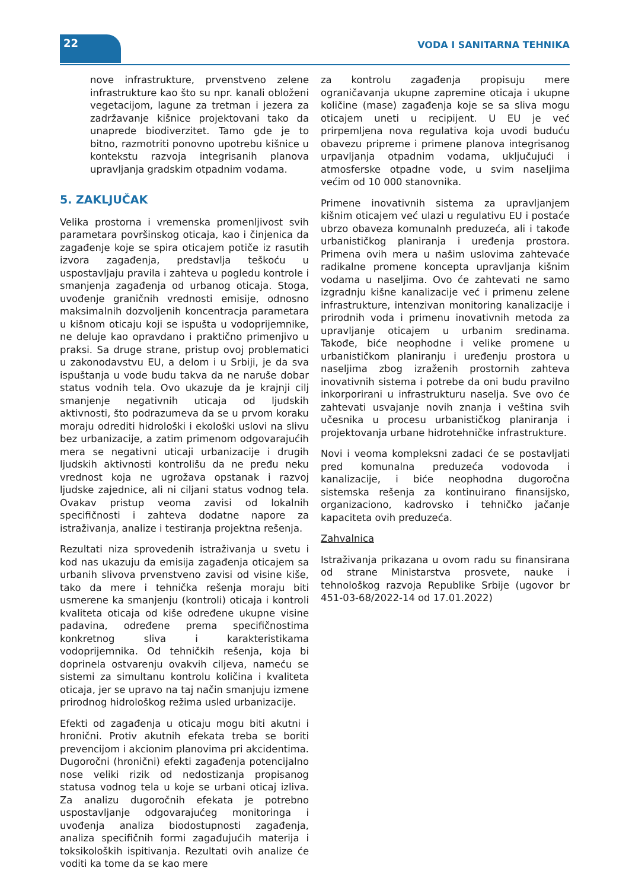22 VODA I SANITARNA TEHNIKA
nove infrastrukture, prvenstveno zelene infrastrukture kao što su npr. kanali obloženi vegetacijom, lagune za tretman i jezera za zadržavanje kišnice projektovani tako da unaprede biodiverzitet. Tamo gde je to bitno, razmotriti ponovno upotrebu kišnice u kontekstu razvoja integrisanih planova upravljanja gradskim otpadnim vodama.
5. ZAKLJUČAK
Velika prostorna i vremenska promenljivost svih parametara površinskog oticaja, kao i činjenica da zagađenje koje se spira oticajem potiče iz rasutih izvora zagađenja, predstavlja teškoću u uspostavljaju pravila i zahteva u pogledu kontrole i smanjenja zagađenja od urbanog oticaja. Stoga, uvođenje graničnih vrednosti emisije, odnosno maksimalnih dozvoljenih koncentracja parametara u kišnom oticaju koji se ispušta u vodoprijemnike, ne deluje kao opravdano i praktično primenjivo u praksi. Sa druge strane, pristup ovoj problematici u zakonodavstvu EU, a delom i u Srbiji, je da sva ispuštanja u vode budu takva da ne naruše dobar status vodnih tela. Ovo ukazuje da je krajnji cilj smanjenje negativnih uticaja od ljudskih aktivnosti, što podrazumeva da se u prvom koraku moraju odrediti hidrološki i ekološki uslovi na slivu bez urbanizacije, a zatim primenom odgovarajućih mera se negativni uticaji urbanizacije i drugih ljudskih aktivnosti kontrolišu da ne pređu neku vrednost koja ne ugrožava opstanak i razvoj ljudske zajednice, ali ni ciljani status vodnog tela. Ovakav pristup veoma zavisi od lokalnih specifičnosti i zahteva dodatne napore za istraživanja, analize i testiranja projektna rešenja.
Rezultati niza sprovedenih istraživanja u svetu i kod nas ukazuju da emisija zagađenja oticajem sa urbanih slivova prvenstveno zavisi od visine kiše, tako da mere i tehnička rešenja moraju biti usmerene ka smanjenju (kontroli) oticaja i kontroli kvaliteta oticaja od kiše određene ukupne visine padavina, određene prema specifičnostima konkretnog sliva i karakteristikama vodoprijemnika. Od tehničkih rešenja, koja bi doprinela ostvarenju ovakvih ciljeva, nameću se sistemi za simultanu kontrolu količina i kvaliteta oticaja, jer se upravo na taj način smanjuju izmene prirodnog hidrološkog režima usled urbanizacije.
Efekti od zagađenja u oticaju mogu biti akutni i hronični. Protiv akutnih efekata treba se boriti prevencijom i akcionim planovima pri akcidentima. Dugoročni (hronični) efekti zagađenja potencijalno nose veliki rizik od nedostizanja propisanog statusa vodnog tela u koje se urbani oticaj izliva. Za analizu dugoročnih efekata je potrebno uspostavljanje odgovarajućeg monitoringa i uvođenja analiza biodostupnosti zagađenja, analiza specifičnih formi zagađujućih materija i toksikoloških ispitivanja. Rezultati ovih analize će voditi ka tome da se kao mere
za kontrolu zagađenja propisuju mere ograničavanja ukupne zapremine oticaja i ukupne količine (mase) zagađenja koje se sa sliva mogu oticajem uneti u recipijent. U EU je već prirpemljena nova regulativa koja uvodi buduću obavezu pripreme i primene planova integrisanog urpavljanja otpadnim vodama, uključujući i atmosferske otpadne vode, u svim naseljima većim od 10 000 stanovnika.
Primene inovativnih sistema za upravljanjem kišnim oticajem već ulazi u regulativu EU i postaće ubrzo obaveza komunalnh preduzeća, ali i takođe urbanističkog planiranja i uređenja prostora. Primena ovih mera u našim uslovima zahtevaće radikalne promene koncepta upravljanja kišnim vodama u naseljima. Ovo će zahtevati ne samo izgradnju kišne kanalizacije već i primenu zelene infrastrukture, intenzivan monitoring kanalizacije i prirodnih voda i primenu inovativnih metoda za upravljanje oticajem u urbanim sredinama. Takođe, biće neophodne i velike promene u urbanističkom planiranju i uređenju prostora u naseljima zbog izraženih prostornih zahteva inovativnih sistema i potrebe da oni budu pravilno inkorporirani u infrastrukturu naselja. Sve ovo će zahtevati usvajanje novih znanja i veština svih učesnika u procesu urbanističkog planiranja i projektovanja urbane hidrotehničke infrastrukture.
Novi i veoma kompleksni zadaci će se postavljati pred komunalna preduzeća vodovoda i kanalizacije, i biće neophodna dugoročna sistemska rešenja za kontinuirano finansijsko, organizaciono, kadrovsko i tehničko jačanje kapaciteta ovih preduzeća.
Zahvalnica
Istraživanja prikazana u ovom radu su finansirana od strane Ministarstva prosvete, nauke i tehnološkog razvoja Republike Srbije (ugovor br 451-03-68/2022-14 od 17.01.2022)